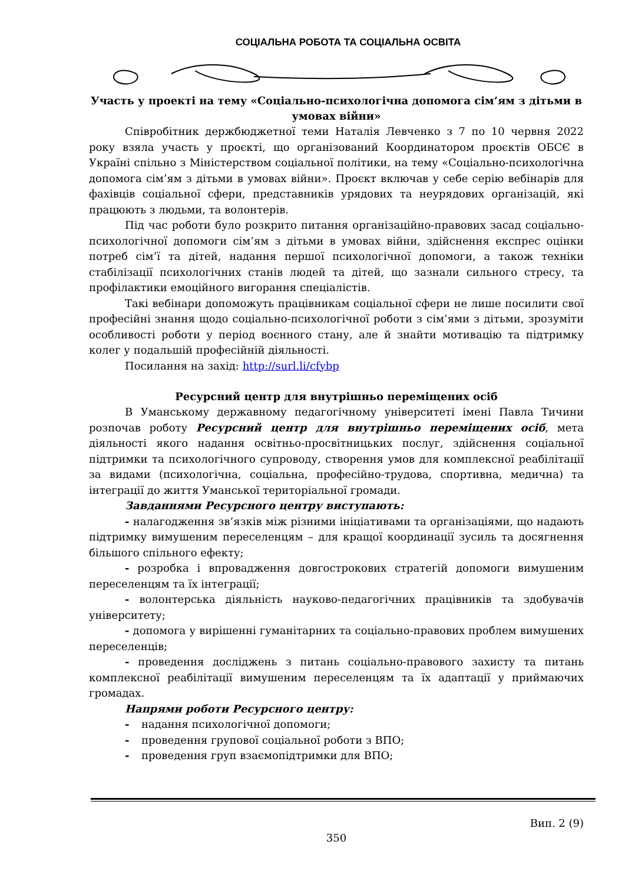СОЦІАЛЬНА РОБОТА ТА СОЦІАЛЬНА ОСВІТА
Участь у проекті на тему «Соціально-психологічна допомога сім’ям з дітьми в умовах війни»
Співробітник держбюджетної теми Наталія Левченко з 7 по 10 червня 2022 року взяла участь у проєкті, що організований Координатором проєктів ОБСЄ в Україні спільно з Міністерством соціальної політики, на тему «Соціально-психологічна допомога сім’ям з дітьми в умовах війни». Проєкт включав у себе серію вебінарів для фахівців соціальної сфери, представників урядових та неурядових організацій, які працюють з людьми, та волонтерів.
Під час роботи було розкрито питання організаційно-правових засад соціально-психологічної допомоги сім’ям з дітьми в умовах війни, здійснення експрес оцінки потреб сім’ї та дітей, надання першої психологічної допомоги, а також техніки стабілізації психологічних станів людей та дітей, що зазнали сильного стресу, та профілактики емоційного вигорання спеціалістів.
Такі вебінари допоможуть працівникам соціальної сфери не лише посилити свої професійні знання щодо соціально-психологічної роботи з сім’ями з дітьми, зрозуміти особливості роботи у період воєнного стану, але й знайти мотивацію та підтримку колег у подальшій професійній діяльності.
Посилання на захід: http://surl.li/cfybp
Ресурсний центр для внутрішньо переміщених осіб
В Уманському державному педагогічному університеті імені Павла Тичини розпочав роботу Ресурсний центр для внутрішньо переміщених осіб, мета діяльності якого надання освітньо-просвітницьких послуг, здійснення соціальної підтримки та психологічного супроводу, створення умов для комплексної реабілітації за видами (психологічна, соціальна, професійно-трудова, спортивна, медична) та інтеграції до життя Уманської територіальної громади.
Завданнями Ресурсного центру виступають:
- налагодження зв’язків між різними ініціативами та організаціями, що надають підтримку вимушеним переселенцям – для кращої координації зусиль та досягнення більшого спільного ефекту;
- розробка і впровадження довгострокових стратегій допомоги вимушеним переселенцям та їх інтеграції;
- волонтерська діяльність науково-педагогічних працівників та здобувачів університету;
- допомога у вирішенні гуманітарних та соціально-правових проблем вимушених переселенців;
- проведення досліджень з питань соціально-правового захисту та питань комплексної реабілітації вимушеним переселенцям та їх адаптації у приймаючих громадах.
Напрями роботи Ресурсного центру:
- надання психологічної допомоги;
- проведення групової соціальної роботи з ВПО;
- проведення груп взаємопідтримки для ВПО;
Вип. 2 (9)
350